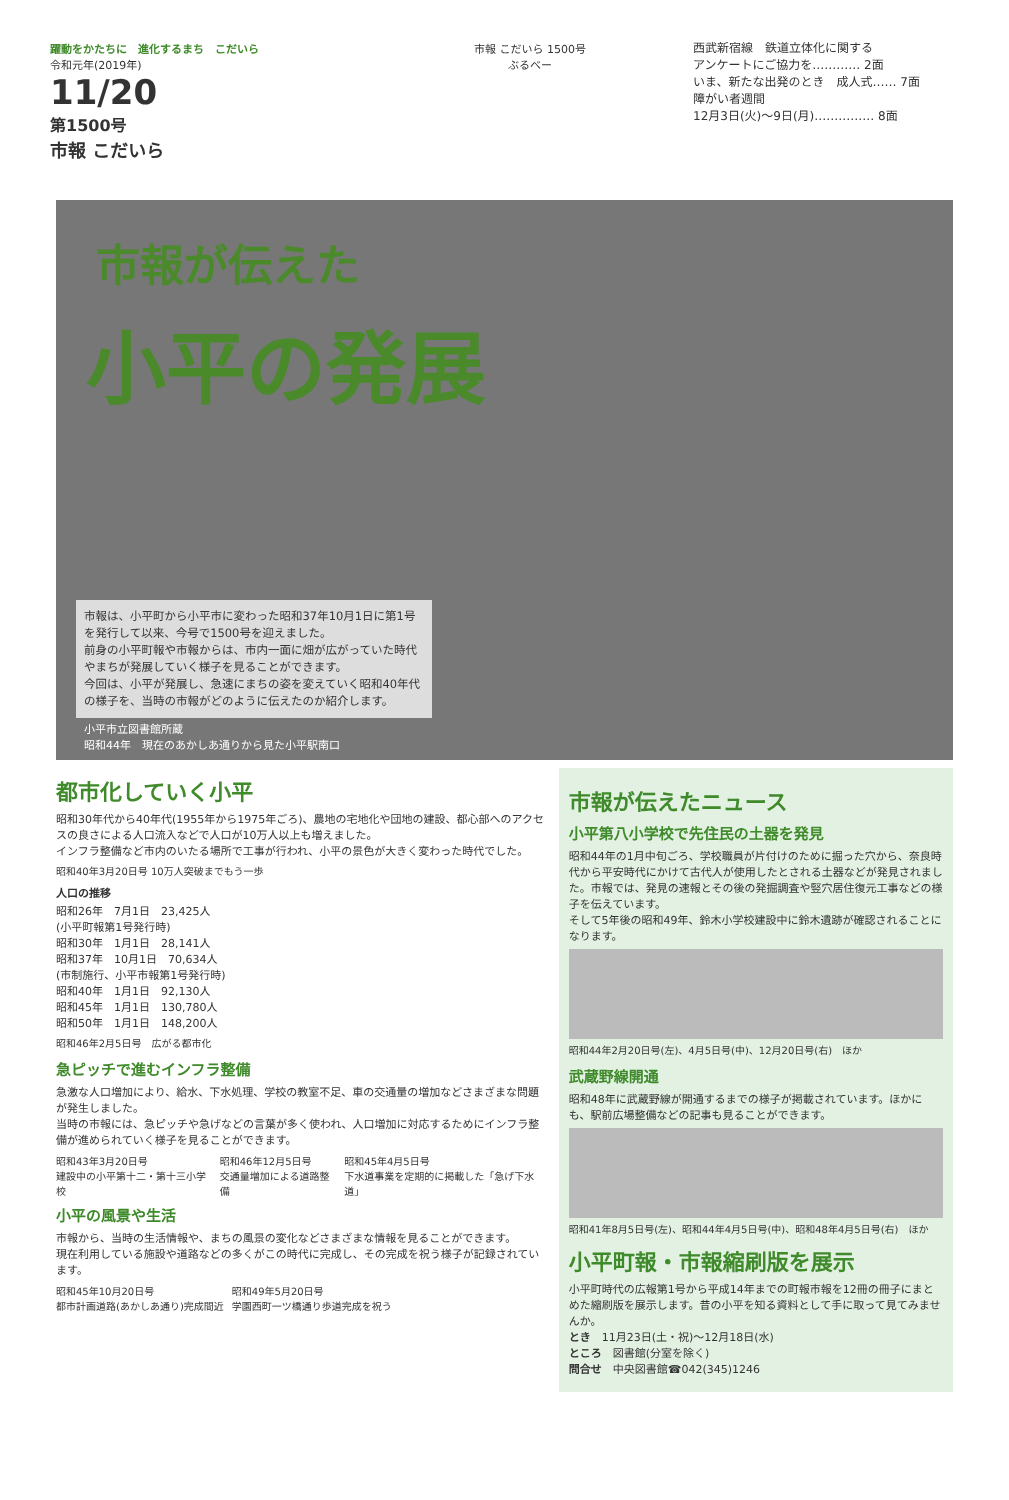躍動をかたちに　進化するまち　こだいら
令和元年(2019年)
11/20
第1500号
市報 こだいら
市報 こだいら 1500号
ぶるべー
西武新宿線　鉄道立体化に関する
アンケートにご協力を………… 2面
いま、新たな出発のとき　成人式…… 7面
障がい者週間
12月3日(火)～9日(月)…………… 8面
市報が伝えた
小平の発展
市報は、小平町から小平市に変わった昭和37年10月1日に第1号を発行して以来、今号で1500号を迎えました。
前身の小平町報や市報からは、市内一面に畑が広がっていた時代やまちが発展していく様子を見ることができます。
今回は、小平が発展し、急速にまちの姿を変えていく昭和40年代の様子を、当時の市報がどのように伝えたのか紹介します。
小平市立図書館所蔵
昭和44年　現在のあかしあ通りから見た小平駅南口
都市化していく小平
昭和30年代から40年代(1955年から1975年ごろ)、農地の宅地化や団地の建設、都心部へのアクセスの良さによる人口流入などで人口が10万人以上も増えました。
インフラ整備など市内のいたる場所で工事が行われ、小平の景色が大きく変わった時代でした。
昭和40年3月20日号 10万人突破までもう一歩
人口の推移
昭和26年　7月1日　23,425人
(小平町報第1号発行時)
昭和30年　1月1日　28,141人
昭和37年　10月1日　70,634人
(市制施行、小平市報第1号発行時)
昭和40年　1月1日　92,130人
昭和45年　1月1日　130,780人
昭和50年　1月1日　148,200人
昭和46年2月5日号　広がる都市化
急ピッチで進むインフラ整備
急激な人口増加により、給水、下水処理、学校の教室不足、車の交通量の増加などさまざまな問題が発生しました。
当時の市報には、急ピッチや急げなどの言葉が多く使われ、人口増加に対応するためにインフラ整備が進められていく様子を見ることができます。
昭和43年3月20日号
建設中の小平第十二・第十三小学校
昭和46年12月5日号
交通量増加による道路整備
昭和45年4月5日号
下水道事業を定期的に掲載した「急げ下水道」
小平の風景や生活
市報から、当時の生活情報や、まちの風景の変化などさまざまな情報を見ることができます。
現在利用している施設や道路などの多くがこの時代に完成し、その完成を祝う様子が記録されています。
昭和45年10月20日号
都市計画道路(あかしあ通り)完成間近
昭和49年5月20日号
学園西町一ツ橋通り歩道完成を祝う
市報が伝えたニュース
小平第八小学校で先住民の土器を発見
昭和44年の1月中旬ごろ、学校職員が片付けのために掘った穴から、奈良時代から平安時代にかけて古代人が使用したとされる土器などが発見されました。市報では、発見の速報とその後の発掘調査や竪穴居住復元工事などの様子を伝えています。
そして5年後の昭和49年、鈴木小学校建設中に鈴木遺跡が確認されることになります。
昭和44年2月20日号(左)、4月5日号(中)、12月20日号(右)　ほか
武蔵野線開通
昭和48年に武蔵野線が開通するまでの様子が掲載されています。ほかにも、駅前広場整備などの記事も見ることができます。
昭和41年8月5日号(左)、昭和44年4月5日号(中)、昭和48年4月5日号(右)　ほか
小平町報・市報縮刷版を展示
小平町時代の広報第1号から平成14年までの町報市報を12冊の冊子にまとめた縮刷版を展示します。昔の小平を知る資料として手に取って見てみませんか。
とき　11月23日(土・祝)～12月18日(水)
ところ　図書館(分室を除く)
問合せ　中央図書館☎042(345)1246